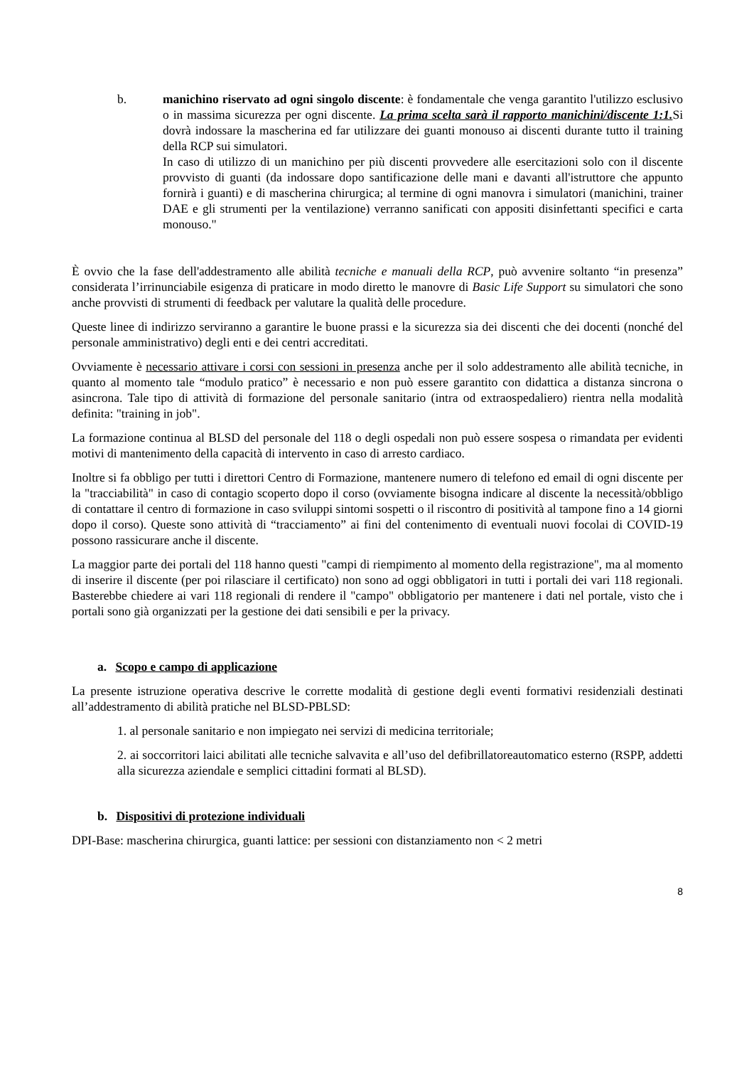b. manichino riservato ad ogni singolo discente: è fondamentale che venga garantito l'utilizzo esclusivo o in massima sicurezza per ogni discente. La prima scelta sarà il rapporto manichini/discente 1:1. Si dovrà indossare la mascherina ed far utilizzare dei guanti monouso ai discenti durante tutto il training della RCP sui simulatori.
In caso di utilizzo di un manichino per più discenti provvedere alle esercitazioni solo con il discente provvisto di guanti (da indossare dopo santificazione delle mani e davanti all'istruttore che appunto fornirà i guanti) e di mascherina chirurgica; al termine di ogni manovra i simulatori (manichini, trainer DAE e gli strumenti per la ventilazione) verranno sanificati con appositi disinfettanti specifici e carta monouso."
È ovvio che la fase dell'addestramento alle abilità tecniche e manuali della RCP, può avvenire soltanto “in presenza” considerata l’irrinunciabile esigenza di praticare in modo diretto le manovre di Basic Life Support su simulatori che sono anche provvisti di strumenti di feedback per valutare la qualità delle procedure.
Queste linee di indirizzo serviranno a garantire le buone prassi e la sicurezza sia dei discenti che dei docenti (nonché del personale amministrativo) degli enti e dei centri accreditati.
Ovviamente è necessario attivare i corsi con sessioni in presenza anche per il solo addestramento alle abilità tecniche, in quanto al momento tale “modulo pratico” è necessario e non può essere garantito con didattica a distanza sincrona o asincrona. Tale tipo di attività di formazione del personale sanitario (intra od extraospedaliero) rientra nella modalità definita: "training in job".
La formazione continua al BLSD del personale del 118 o degli ospedali non può essere sospesa o rimandata per evidenti motivi di mantenimento della capacità di intervento in caso di arresto cardiaco.
Inoltre si fa obbligo per tutti i direttori Centro di Formazione, mantenere numero di telefono ed email di ogni discente per la "tracciabilità" in caso di contagio scoperto dopo il corso (ovviamente bisogna indicare al discente la necessità/obbligo di contattare il centro di formazione in caso sviluppi sintomi sospetti o il riscontro di positività al tampone fino a 14 giorni dopo il corso). Queste sono attività di “tracciamento” ai fini del contenimento di eventuali nuovi focolai di COVID-19 possono rassicurare anche il discente.
La maggior parte dei portali del 118 hanno questi "campi di riempimento al momento della registrazione", ma al momento di inserire il discente (per poi rilasciare il certificato) non sono ad oggi obbligatori in tutti i portali dei vari 118 regionali. Basterebbe chiedere ai vari 118 regionali di rendere il "campo" obbligatorio per mantenere i dati nel portale, visto che i portali sono già organizzati per la gestione dei dati sensibili e per la privacy.
a. Scopo e campo di applicazione
La presente istruzione operativa descrive le corrette modalità di gestione degli eventi formativi residenziali destinati all’addestramento di abilità pratiche nel BLSD-PBLSD:
1. al personale sanitario e non impiegato nei servizi di medicina territoriale;
2. ai soccorritori laici abilitati alle tecniche salvavita e all’uso del defibrillatoreautomatico esterno (RSPP, addetti alla sicurezza aziendale e semplici cittadini formati al BLSD).
b. Dispositivi di protezione individuali
DPI-Base: mascherina chirurgica, guanti lattice: per sessioni con distanziamento non < 2 metri
8